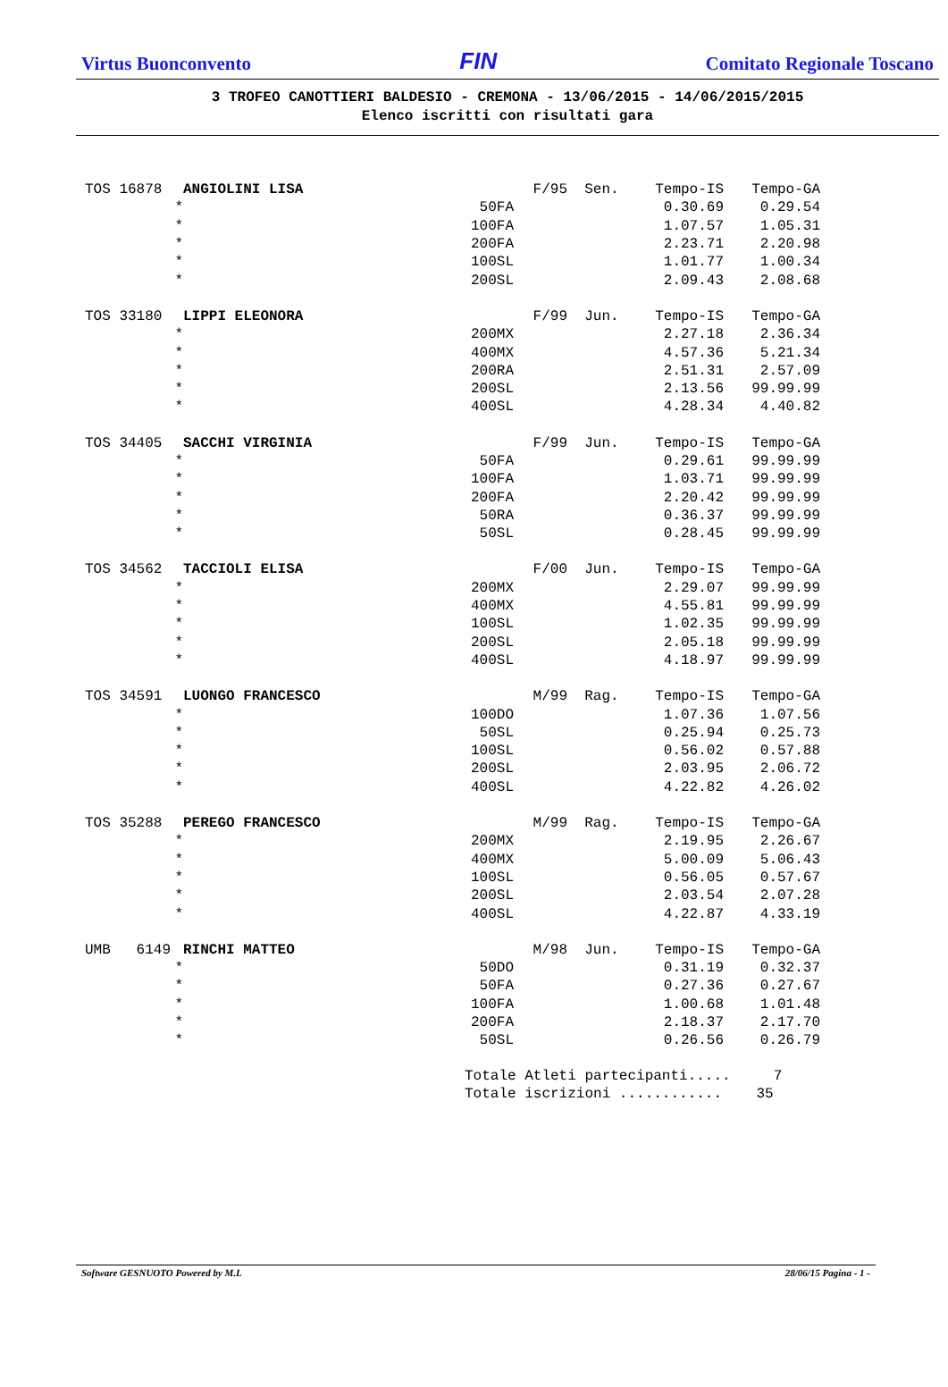Virtus Buonconvento FIN Comitato Regionale Toscano
3 TROFEO CANOTTIERI BALDESIO - CREMONA - 13/06/2015 - 14/06/2015/2015
Elenco iscritti con risultati gara
| TOS 16878 | ANGIOLINI LISA | F/95 | Sen. | Tempo-IS | Tempo-GA |
| * | 50FA | | | 0.30.69 | 0.29.54 |
| * | 100FA | | | 1.07.57 | 1.05.31 |
| * | 200FA | | | 2.23.71 | 2.20.98 |
| * | 100SL | | | 1.01.77 | 1.00.34 |
| * | 200SL | | | 2.09.43 | 2.08.68 |
| TOS 33180 | LIPPI ELEONORA | F/99 | Jun. | Tempo-IS | Tempo-GA |
| * | 200MX | | | 2.27.18 | 2.36.34 |
| * | 400MX | | | 4.57.36 | 5.21.34 |
| * | 200RA | | | 2.51.31 | 2.57.09 |
| * | 200SL | | | 2.13.56 | 99.99.99 |
| * | 400SL | | | 4.28.34 | 4.40.82 |
| TOS 34405 | SACCHI VIRGINIA | F/99 | Jun. | Tempo-IS | Tempo-GA |
| * | 50FA | | | 0.29.61 | 99.99.99 |
| * | 100FA | | | 1.03.71 | 99.99.99 |
| * | 200FA | | | 2.20.42 | 99.99.99 |
| * | 50RA | | | 0.36.37 | 99.99.99 |
| * | 50SL | | | 0.28.45 | 99.99.99 |
| TOS 34562 | TACCIOLI ELISA | F/00 | Jun. | Tempo-IS | Tempo-GA |
| * | 200MX | | | 2.29.07 | 99.99.99 |
| * | 400MX | | | 4.55.81 | 99.99.99 |
| * | 100SL | | | 1.02.35 | 99.99.99 |
| * | 200SL | | | 2.05.18 | 99.99.99 |
| * | 400SL | | | 4.18.97 | 99.99.99 |
| TOS 34591 | LUONGO FRANCESCO | M/99 | Rag. | Tempo-IS | Tempo-GA |
| * | 100DO | | | 1.07.36 | 1.07.56 |
| * | 50SL | | | 0.25.94 | 0.25.73 |
| * | 100SL | | | 0.56.02 | 0.57.88 |
| * | 200SL | | | 2.03.95 | 2.06.72 |
| * | 400SL | | | 4.22.82 | 4.26.02 |
| TOS 35288 | PEREGO FRANCESCO | M/99 | Rag. | Tempo-IS | Tempo-GA |
| * | 200MX | | | 2.19.95 | 2.26.67 |
| * | 400MX | | | 5.00.09 | 5.06.43 |
| * | 100SL | | | 0.56.05 | 0.57.67 |
| * | 200SL | | | 2.03.54 | 2.07.28 |
| * | 400SL | | | 4.22.87 | 4.33.19 |
| UMB 6149 | RINCHI MATTEO | M/98 | Jun. | Tempo-IS | Tempo-GA |
| * | 50DO | | | 0.31.19 | 0.32.37 |
| * | 50FA | | | 0.27.36 | 0.27.67 |
| * | 100FA | | | 1.00.68 | 1.01.48 |
| * | 200FA | | | 2.18.37 | 2.17.70 |
| * | 50SL | | | 0.26.56 | 0.26.79 |
Totale Atleti partecipanti..... 7 Totale iscrizioni ............ 35
Software GESNUOTO Powered by M.L 28/06/15 Pagina - 1 -